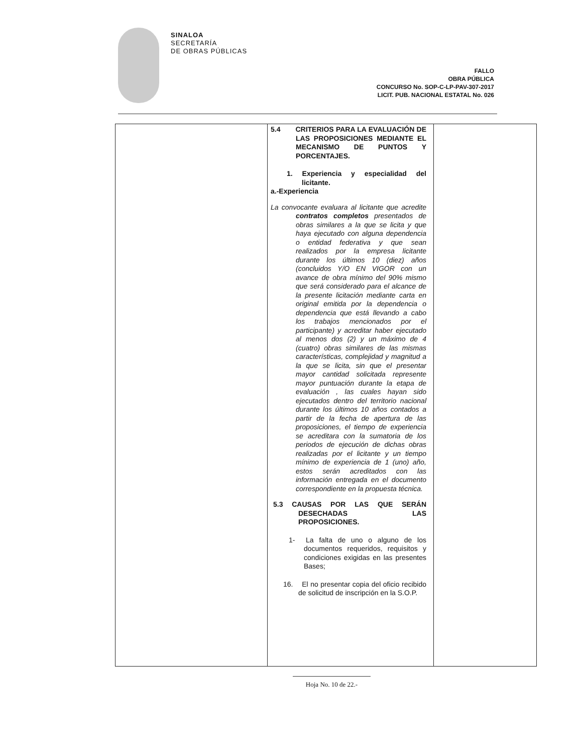SINALOA
SECRETARÍA
DE OBRAS PÚBLICAS
FALLO
OBRA PÚBLICA
CONCURSO No. SOP-C-LP-PAV-307-2017
LICIT. PUB. NACIONAL ESTATAL No. 026
| | 5.4 CRITERIOS PARA LA EVALUACIÓN DE LAS PROPOSICIONES MEDIANTE EL MECANISMO DE PUNTOS Y PORCENTAJES. 1. Experiencia y especialidad del licitante. a.-Experiencia La convocante evaluara al licitante que acredite contratos completos presentados de obras similares a la que se licita y que haya ejecutado con alguna dependencia o entidad federativa y que sean realizados por la empresa licitante durante los últimos 10 (diez) años (concluidos Y/O EN VIGOR con un avance de obra mínimo del 90% mismo que será considerado para el alcance de la presente licitación mediante carta en original emitida por la dependencia o dependencia que está llevando a cabo los trabajos mencionados por el participante) y acreditar haber ejecutado al menos dos (2) y un máximo de 4 (cuatro) obras similares de las mismas características, complejidad y magnitud a la que se licita, sin que el presentar mayor cantidad solicitada represente mayor puntuación durante la etapa de evaluación , las cuales hayan sido ejecutados dentro del territorio nacional durante los últimos 10 años contados a partir de la fecha de apertura de las proposiciones, el tiempo de experiencia se acreditara con la sumatoria de los periodos de ejecución de dichas obras realizadas por el licitante y un tiempo mínimo de experiencia de 1 (uno) año, estos serán acreditados con las información entregada en el documento correspondiente en la propuesta técnica. 5.3 CAUSAS POR LAS QUE SERÁN DESECHADAS LAS PROPOSICIONES. 1- La falta de uno o alguno de los documentos requeridos, requisitos y condiciones exigidas en las presentes Bases; 16. El no presentar copia del oficio recibido de solicitud de inscripción en la S.O.P. | |
Hoja No. 10 de 22.-